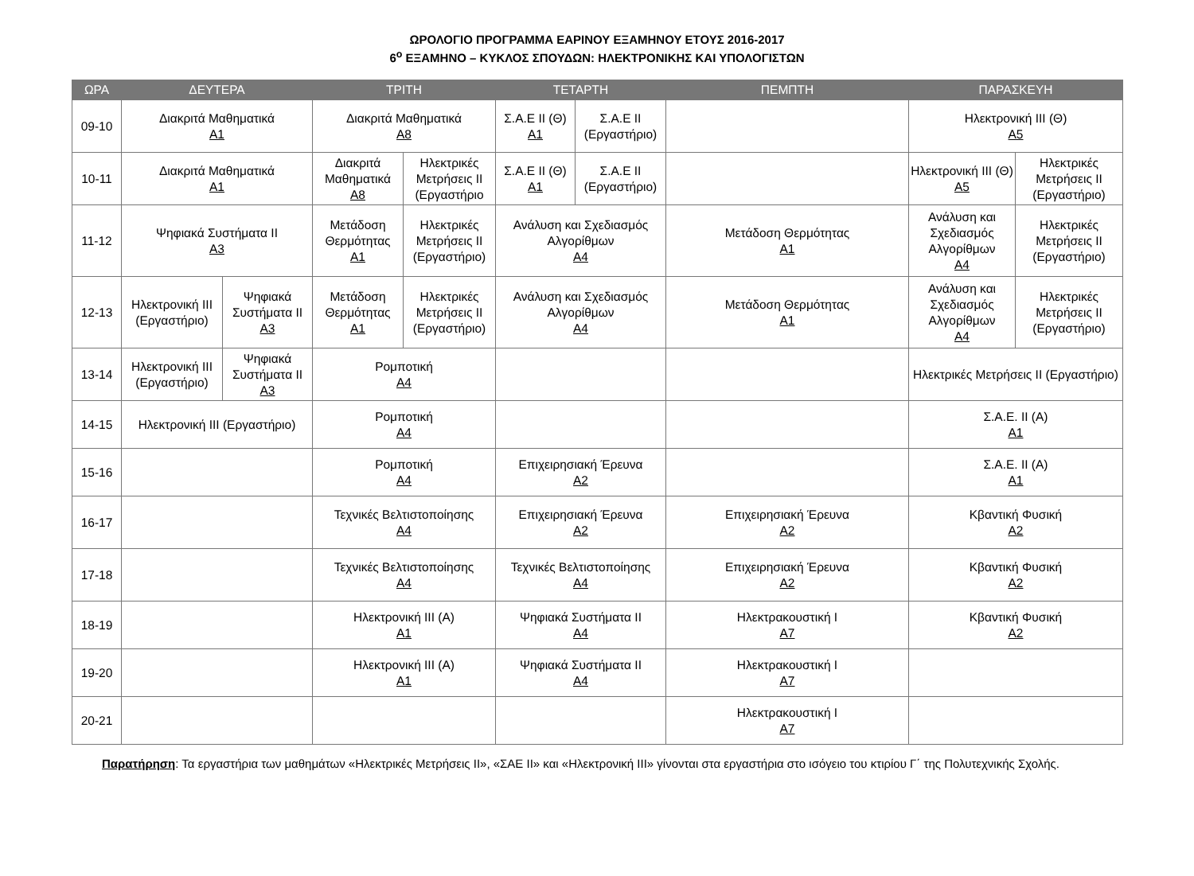ΩΡΟΛΟΓΙΟ ΠΡΟΓΡΑΜΜΑ ΕΑΡΙΝΟΥ ΕΞΑΜΗΝΟΥ ΕΤΟΥΣ 2016-2017
6<sup>ο</sup> ΕΞΑΜΗΝΟ – ΚΥΚΛΟΣ ΣΠΟΥΔΩΝ: ΗΛΕΚΤΡΟΝΙΚΗΣ ΚΑΙ ΥΠΟΛΟΓΙΣΤΩΝ
| ΩΡΑ | ΔΕΥΤΕΡΑ | | ΤΡΙΤΗ | | ΤΕΤΑΡΤΗ | | ΠΕΜΠΤΗ | ΠΑΡΑΣΚΕΥΗ | |
| --- | --- | --- | --- | --- | --- | --- | --- | --- | --- |
| 09-10 | Διακριτά Μαθηματικά Α1 | | Διακριτά Μαθηματικά Α8 | | Σ.Α.Ε ΙΙ (Θ) Α1 | Σ.Α.Ε ΙΙ (Εργαστήριο) | | Ηλεκτρονική ΙΙΙ (Θ) Α5 | |
| 10-11 | Διακριτά Μαθηματικά Α1 | | Διακριτά Μαθηματικά Α8 | Ηλεκτρικές Μετρήσεις ΙΙ (Εργαστήριο | Σ.Α.Ε ΙΙ (Θ) Α1 | Σ.Α.Ε ΙΙ (Εργαστήριο) | | Ηλεκτρονική ΙΙΙ (Θ) Α5 | Ηλεκτρικές Μετρήσεις ΙΙ (Εργαστήριο) |
| 11-12 | Ψηφιακά Συστήματα ΙΙ Α3 | | Μετάδοση Θερμότητας Α1 | Ηλεκτρικές Μετρήσεις ΙΙ (Εργαστήριο) | Ανάλυση και Σχεδιασμός Αλγορίθμων Α4 | | Μετάδοση Θερμότητας Α1 | Ανάλυση και Σχεδιασμός Αλγορίθμων Α4 | Ηλεκτρικές Μετρήσεις ΙΙ (Εργαστήριο) |
| 12-13 | Ηλεκτρονική ΙΙΙ (Εργαστήριο) | Ψηφιακά Συστήματα ΙΙ Α3 | Μετάδοση Θερμότητας Α1 | Ηλεκτρικές Μετρήσεις ΙΙ (Εργαστήριο) | Ανάλυση και Σχεδιασμός Αλγορίθμων Α4 | | Μετάδοση Θερμότητας Α1 | Ανάλυση και Σχεδιασμός Αλγορίθμων Α4 | Ηλεκτρικές Μετρήσεις ΙΙ (Εργαστήριο) |
| 13-14 | Ηλεκτρονική ΙΙΙ (Εργαστήριο) | Ψηφιακά Συστήματα ΙΙ Α3 | Ρομποτική Α4 | | | | | Ηλεκτρικές Μετρήσεις ΙΙ (Εργαστήριο) | |
| 14-15 | Ηλεκτρονική ΙΙΙ (Εργαστήριο) | | Ρομποτική Α4 | | | | | Σ.Α.Ε. ΙΙ (Α) Α1 | |
| 15-16 | | | Ρομποτική Α4 | | Επιχειρησιακή Έρευνα Α2 | | | Σ.Α.Ε. ΙΙ (Α) Α1 | |
| 16-17 | | | Τεχνικές Βελτιστοποίησης Α4 | | Επιχειρησιακή Έρευνα Α2 | | Επιχειρησιακή Έρευνα Α2 | Κβαντική Φυσική Α2 | |
| 17-18 | | | Τεχνικές Βελτιστοποίησης Α4 | | Τεχνικές Βελτιστοποίησης Α4 | | Επιχειρησιακή Έρευνα Α2 | Κβαντική Φυσική Α2 | |
| 18-19 | | | Ηλεκτρονική ΙΙΙ (Α) Α1 | | Ψηφιακά Συστήματα ΙΙ Α4 | | Ηλεκτρακουστική Ι Α7 | Κβαντική Φυσική Α2 | |
| 19-20 | | | Ηλεκτρονική ΙΙΙ (Α) Α1 | | Ψηφιακά Συστήματα ΙΙ Α4 | | Ηλεκτρακουστική Ι Α7 | | |
| 20-21 | | | | | | | Ηλεκτρακουστική Ι Α7 | | |
Παρατήρηση: Τα εργαστήρια των μαθημάτων «Ηλεκτρικές Μετρήσεις ΙΙ», «ΣΑΕ ΙΙ» και «Ηλεκτρονική ΙΙΙ» γίνονται στα εργαστήρια στο ισόγειο του κτιρίου Γ΄ της Πολυτεχνικής Σχολής.